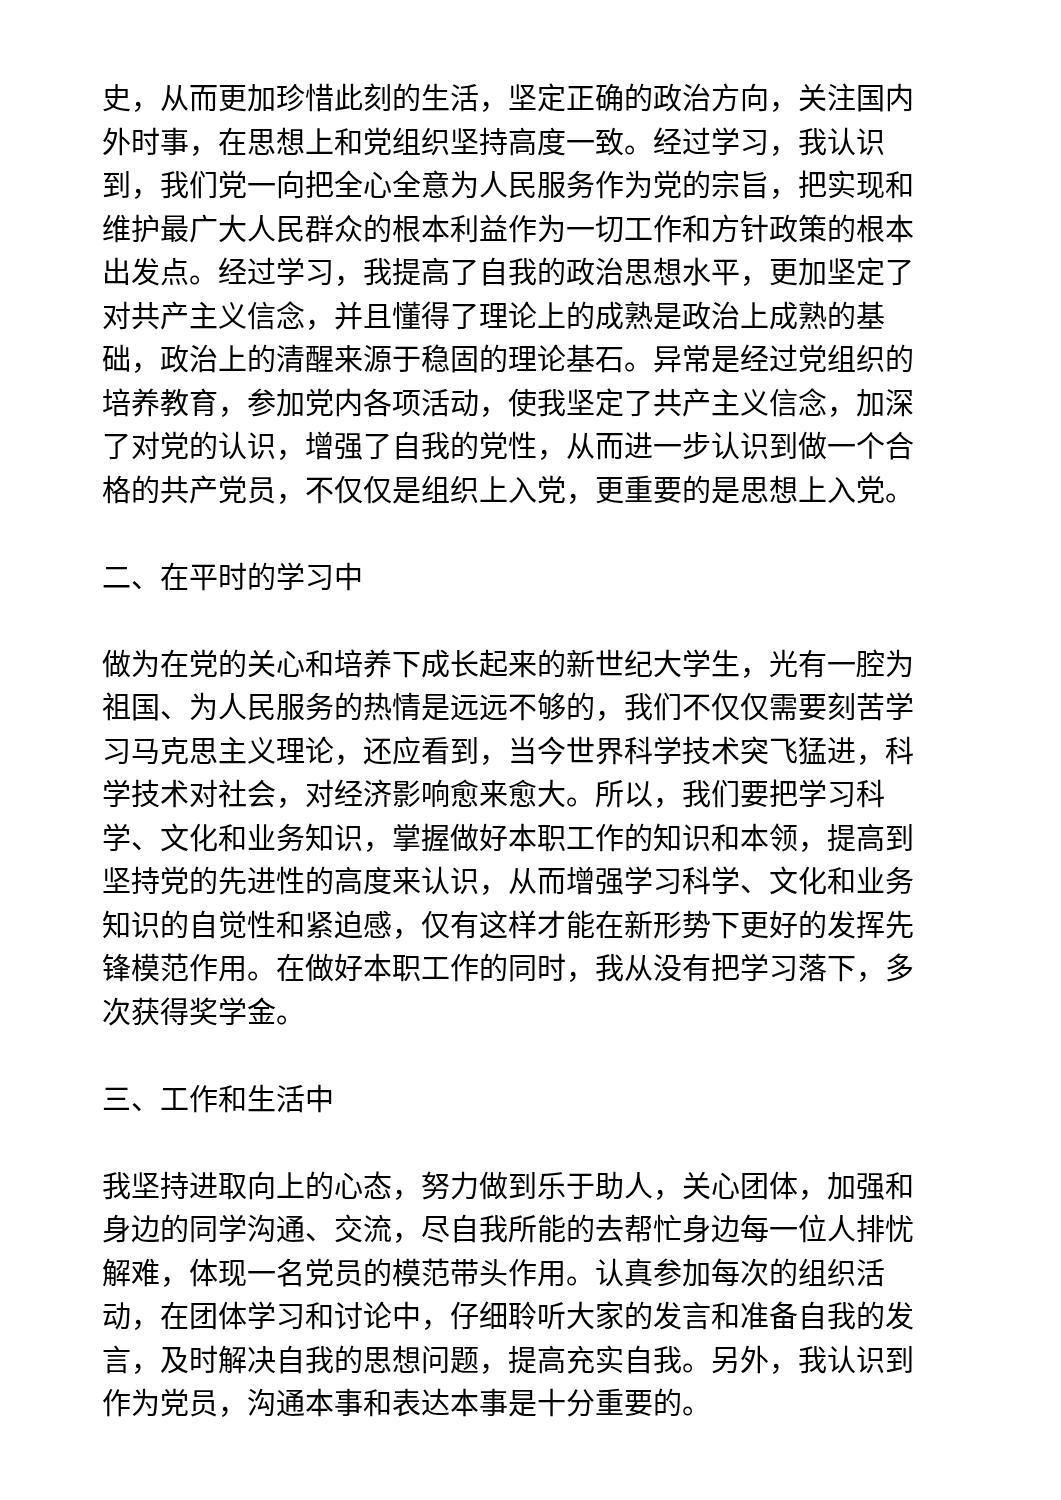史，从而更加珍惜此刻的生活，坚定正确的政治方向，关注国内外时事，在思想上和党组织坚持高度一致。经过学习，我认识到，我们党一向把全心全意为人民服务作为党的宗旨，把实现和维护最广大人民群众的根本利益作为一切工作和方针政策的根本出发点。经过学习，我提高了自我的政治思想水平，更加坚定了对共产主义信念，并且懂得了理论上的成熟是政治上成熟的基础，政治上的清醒来源于稳固的理论基石。异常是经过党组织的培养教育，参加党内各项活动，使我坚定了共产主义信念，加深了对党的认识，增强了自我的党性，从而进一步认识到做一个合格的共产党员，不仅仅是组织上入党，更重要的是思想上入党。
二、在平时的学习中
做为在党的关心和培养下成长起来的新世纪大学生，光有一腔为祖国、为人民服务的热情是远远不够的，我们不仅仅需要刻苦学习马克思主义理论，还应看到，当今世界科学技术突飞猛进，科学技术对社会，对经济影响愈来愈大。所以，我们要把学习科学、文化和业务知识，掌握做好本职工作的知识和本领，提高到坚持党的先进性的高度来认识，从而增强学习科学、文化和业务知识的自觉性和紧迫感，仅有这样才能在新形势下更好的发挥先锋模范作用。在做好本职工作的同时，我从没有把学习落下，多次获得奖学金。
三、工作和生活中
我坚持进取向上的心态，努力做到乐于助人，关心团体，加强和身边的同学沟通、交流，尽自我所能的去帮忙身边每一位人排忧解难，体现一名党员的模范带头作用。认真参加每次的组织活动，在团体学习和讨论中，仔细聆听大家的发言和准备自我的发言，及时解决自我的思想问题，提高充实自我。另外，我认识到作为党员，沟通本事和表达本事是十分重要的。